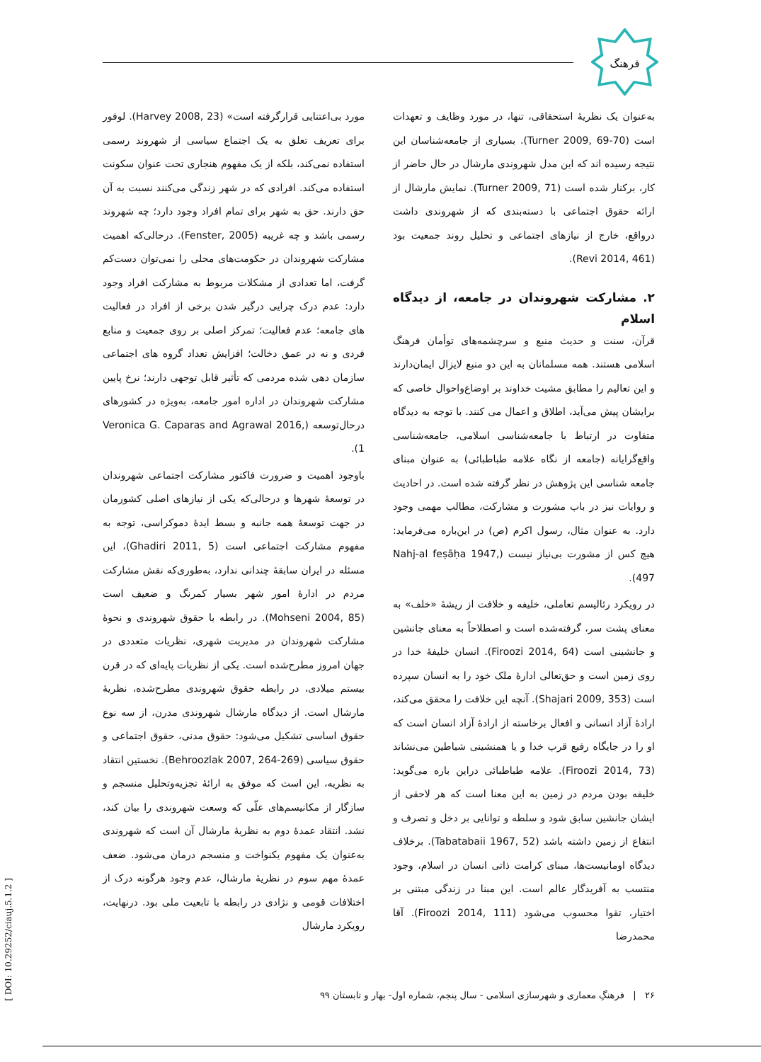فرهنگ
مورد بی‌اعتنایی قرارگرفته است» (Harvey 2008, 23). لوفور برای تعریف تعلق به یک اجتماع سیاسی از شهروند رسمی استفاده نمی‌کند، بلکه از یک مفهوم هنجاری تحت عنوان سکونت استفاده می‌کند. افرادی که در شهر زندگی می‌کنند نسبت به آن حق دارند. حق به شهر برای تمام افراد وجود دارد؛ چه شهروند رسمی باشد و چه غریبه (Fenster, 2005). درحالی‌که اهمیت مشارکت شهروندان در حکومت‌های محلی را نمی‌توان دست‌کم گرفت، اما تعدادی از مشکلات مربوط به مشارکت افراد وجود دارد: عدم درک چرایی درگیر شدن برخی از افراد در فعالیت های جامعه؛ عدم فعالیت؛ تمرکز اصلی بر روی جمعیت و منابع فردی و نه در عمق دخالت؛ افزایش تعداد گروه های اجتماعی سازمان دهی شده مردمی که تأثیر قابل توجهی دارند؛ نرخ پایین مشارکت شهروندان در اداره امور جامعه، به‌ویژه در کشورهای درحال‌توسعه (Veronica G. Caparas and Agrawal 2016, 1).
باوجود اهمیت و ضرورت فاکتور مشارکت اجتماعی شهروندان در توسعهٔ شهرها و درحالی‌که یکی از نیازهای اصلی کشورمان در جهت توسعهٔ همه جانبه و بسط ایدهٔ دموکراسی، توجه به مفهوم مشارکت اجتماعی است (Ghadiri 2011, 5)، این مسئله در ایران سابقهٔ چندانی ندارد، به‌طوری‌که نقش مشارکت مردم در ادارهٔ امور شهر بسیار کمرنگ و ضعیف است (Mohseni 2004, 85). در رابطه با حقوق شهروندی و نحوهٔ مشارکت شهروندان در مدیریت شهری، نظریات متعددی در جهان امروز مطرح‌شده است. یکی از نظریات پایه‌ای که در قرن بیستم میلادی، در رابطه حقوق شهروندی مطرح‌شده، نظریهٔ مارشال است. از دیدگاه مارشال شهروندی مدرن، از سه نوع حقوق اساسی تشکیل می‌شود: حقوق مدنی، حقوق اجتماعی و حقوق سیاسی (Behroozlak 2007, 264-269). نخستین انتقاد به نظریه، این است که موفق به ارائهٔ تجزیه‌وتحلیل منسجم و سازگار از مکانیسم‌های علّی که وسعت شهروندی را بیان کند، نشد. انتقاد عمدهٔ دوم به نظریهٔ مارشال آن است که شهروندی به‌عنوان یک مفهوم یکنواخت و منسجم درمان می‌شود. ضعف عمدهٔ مهم سوم در نظریهٔ مارشال، عدم وجود هرگونه درک از اختلافات قومی و نژادی در رابطه با تابعیت ملی بود. درنهایت، رویکرد مارشال
به‌عنوان یک نظریهٔ استحقاقی، تنها، در مورد وظایف و تعهدات است (Turner 2009, 69-70). بسیاری از جامعه‌شناسان این نتیجه رسیده اند که این مدل شهروندی مارشال در حال حاضر از کار، برکنار شده است (Turner 2009, 71). نمایش مارشال از ارائه حقوق اجتماعی با دسته‌بندی که از شهروندی داشت درواقع، خارج از نیازهای اجتماعی و تحلیل روند جمعیت بود (Revi 2014, 461).
۲. مشارکت شهروندان در جامعه، از دیدگاه اسلام
قرآن، سنت و حدیث منبع و سرچشمه‌های توأمان فرهنگ اسلامی هستند. همه مسلمانان به این دو منبع لایزال ایمان‌دارند و این تعالیم را مطابق مشیت خداوند بر اوضاع‌واحوال خاصی که برایشان پیش می‌آید، اطلاق و اعمال می کنند. با توجه به دیدگاه متفاوت در ارتباط با جامعه‌شناسی اسلامی، جامعه‌شناسی واقع‌گرایانه (جامعه از نگاه علامه طباطبائی) به عنوان مبنای جامعه شناسی این پژوهش در نظر گرفته شده است. در احادیث و روایات نیز در باب مشورت و مشارکت، مطالب مهمی وجود دارد. به عنوان مثال، رسول اکرم (ص) در این‌باره می‌فرماید: هیچ کس از مشورت بی‌نیاز نیست (Nahj-al feṣāḥa 1947, 497).
در رویکرد رئالیسم تعاملی، خلیفه و خلافت از ریشهٔ «خلف» به معنای پشت سر، گرفته‌شده است و اصطلاحاً به معنای جانشین و جانشینی است (Firoozi 2014, 64). انسان خلیفهٔ خدا در روی زمین است و حق‌تعالی ادارهٔ ملک خود را به انسان سپرده است (Shajari 2009, 353). آنچه این خلافت را محقق می‌کند، ارادهٔ آزاد انسانی و افعال برخاسته از ارادهٔ آزاد انسان است که او را در جایگاه رفیع قرب خدا و یا همنشینی شیاطین می‌نشاند (Firoozi 2014, 73). علامه طباطبائی دراین باره می‌گوید: خلیفه بودن مردم در زمین به این معنا است که هر لاحقی از ایشان جانشین سابق شود و سلطه و توانایی بر دخل و تصرف و انتفاع از زمین داشته باشد (Tabatabaii 1967, 52). برخلاف دیدگاه اومانیست‌ها، مبنای کرامت ذاتی انسان در اسلام، وجود منتسب به آفریدگار عالم است. این مبنا در زندگی مبتنی بر اختیار، تقوا محسوب می‌شود (Firoozi 2014, 111). آقا محمدرضا
۲۶ | فرهنگِ معماری و شهرسازی اسلامی - سال پنجم، شماره اول- بهار و تابستان ۹۹
[ DOI: 10.29252/ciauj.5.1.2 ]